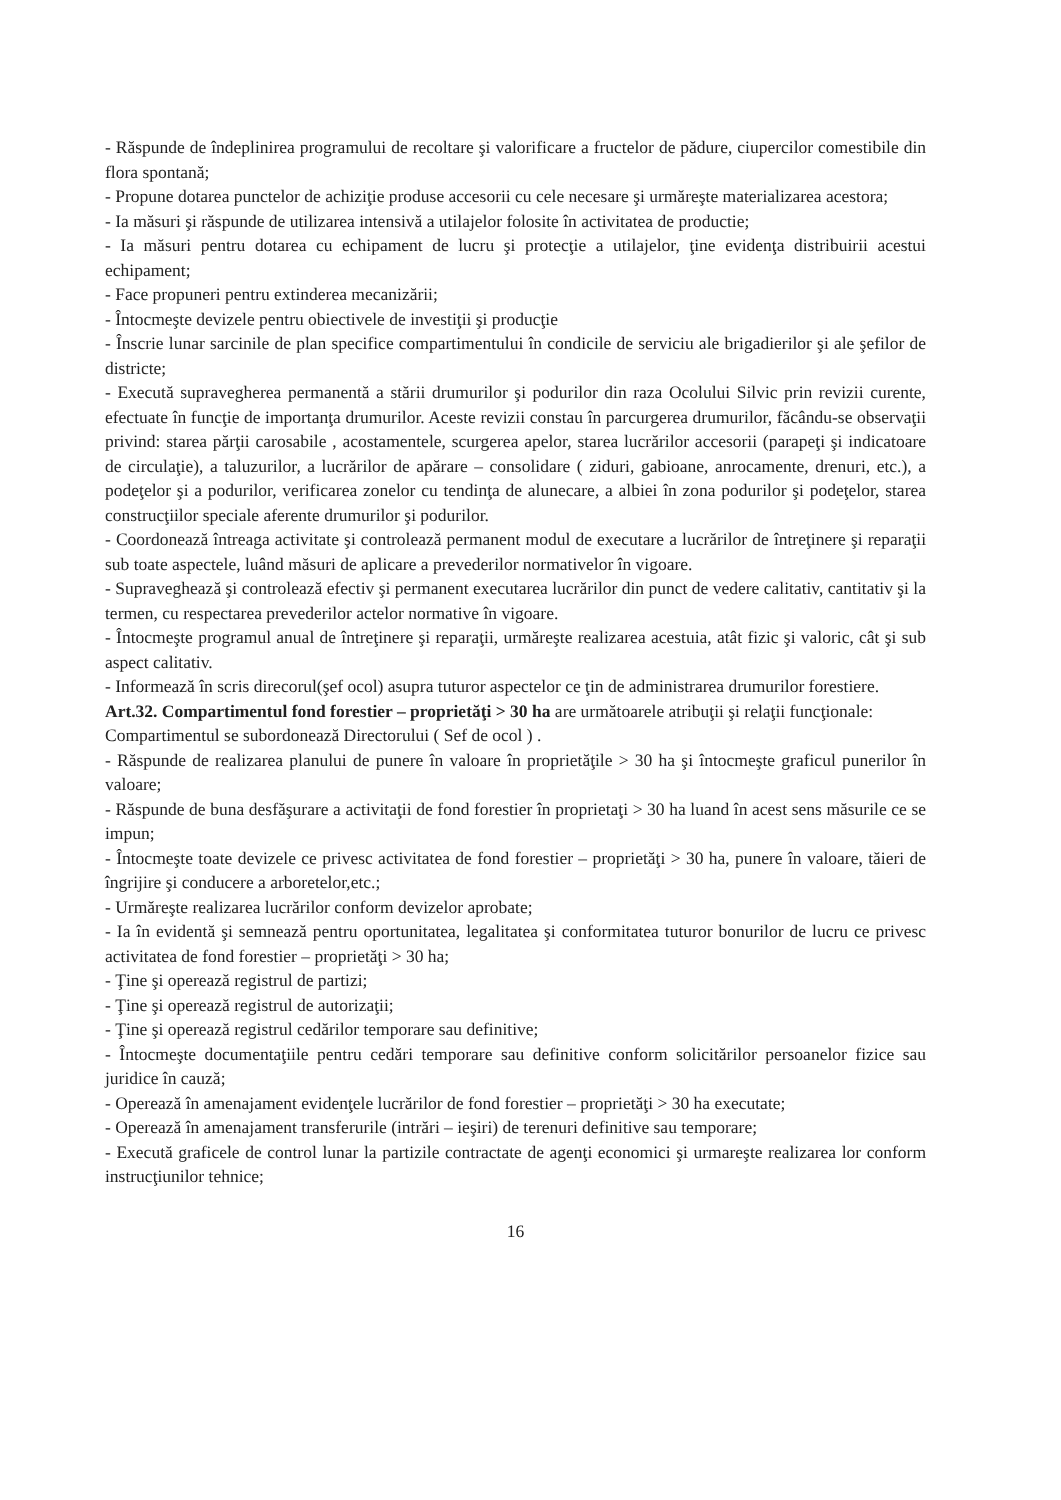- Răspunde de îndeplinirea programului de recoltare şi valorificare a fructelor de pădure, ciupercilor comestibile din flora spontană;
- Propune dotarea punctelor de achiziţie produse accesorii cu cele necesare şi urmăreşte materializarea acestora;
- Ia măsuri şi răspunde de utilizarea intensivă a utilajelor folosite în activitatea de productie;
- Ia măsuri pentru dotarea cu echipament de lucru şi protecţie a utilajelor, ţine evidenţa distribuirii acestui echipament;
- Face propuneri pentru extinderea mecanizării;
- Întocmeşte devizele pentru obiectivele de investiţii şi producţie
- Înscrie lunar sarcinile de plan specifice compartimentului în condicile de serviciu ale brigadierilor şi ale şefilor de districte;
- Execută supravegherea permanentă a stării drumurilor şi podurilor din raza Ocolului Silvic prin revizii curente, efectuate în funcţie de importanţa drumurilor. Aceste revizii constau în parcurgerea drumurilor, făcându-se observaţii privind: starea părţii carosabile , acostamentele, scurgerea apelor, starea lucrărilor accesorii (parapeţi şi indicatoare de circulaţie), a taluzurilor, a lucrărilor de apărare – consolidare ( ziduri, gabioane, anrocamente, drenuri, etc.), a podeţelor şi a podurilor, verificarea zonelor cu tendinţa de alunecare, a albiei în zona podurilor şi podeţelor, starea construcţiilor speciale aferente drumurilor şi podurilor.
- Coordonează întreaga activitate şi controlează permanent modul de executare a lucrărilor de întreţinere şi reparaţii sub toate aspectele, luând măsuri de aplicare a prevederilor normativelor în vigoare.
- Supraveghează şi controlează efectiv şi permanent executarea lucrărilor din punct de vedere calitativ, cantitativ şi la termen, cu respectarea prevederilor actelor normative în vigoare.
- Întocmeşte programul anual de întreţinere şi reparaţii, urmăreşte realizarea acestuia, atât fizic şi valoric, cât şi sub aspect calitativ.
- Informează în scris direcorul(şef ocol) asupra tuturor aspectelor ce ţin de administrarea drumurilor forestiere.
Art.32. Compartimentul fond forestier – proprietăţi > 30 ha are următoarele atribuţii şi relaţii funcţionale:
Compartimentul se subordonează Directorului ( Sef de ocol ) .
- Răspunde de realizarea planului de punere în valoare în proprietăţile > 30 ha şi întocmeşte graficul punerilor în valoare;
- Răspunde de buna desfăşurare a activitaţii de fond forestier în proprietaţi > 30 ha luand în acest sens măsurile ce se impun;
- Întocmeşte toate devizele ce privesc activitatea de fond forestier – proprietăţi > 30 ha, punere în valoare, tăieri de îngrijire şi conducere a arboretelor,etc.;
- Urmăreşte realizarea lucrărilor conform devizelor aprobate;
- Ia în evidentă şi semnează pentru oportunitatea, legalitatea şi conformitatea tuturor bonurilor de lucru ce privesc activitatea de fond forestier – proprietăţi > 30 ha;
- Ţine şi operează registrul de partizi;
- Ţine şi operează registrul de autorizaţii;
- Ţine şi operează registrul cedărilor temporare sau definitive;
- Întocmeşte documentaţiile pentru cedări temporare sau definitive conform solicitărilor persoanelor fizice sau juridice în cauză;
- Operează în amenajament evidenţele lucrărilor de fond forestier – proprietăţi > 30 ha executate;
- Operează în amenajament transferurile (intrări – ieşiri) de terenuri definitive sau temporare;
- Execută graficele de control lunar la partizile contractate de agenţi economici şi urmareşte realizarea lor conform instrucţiunilor tehnice;
16